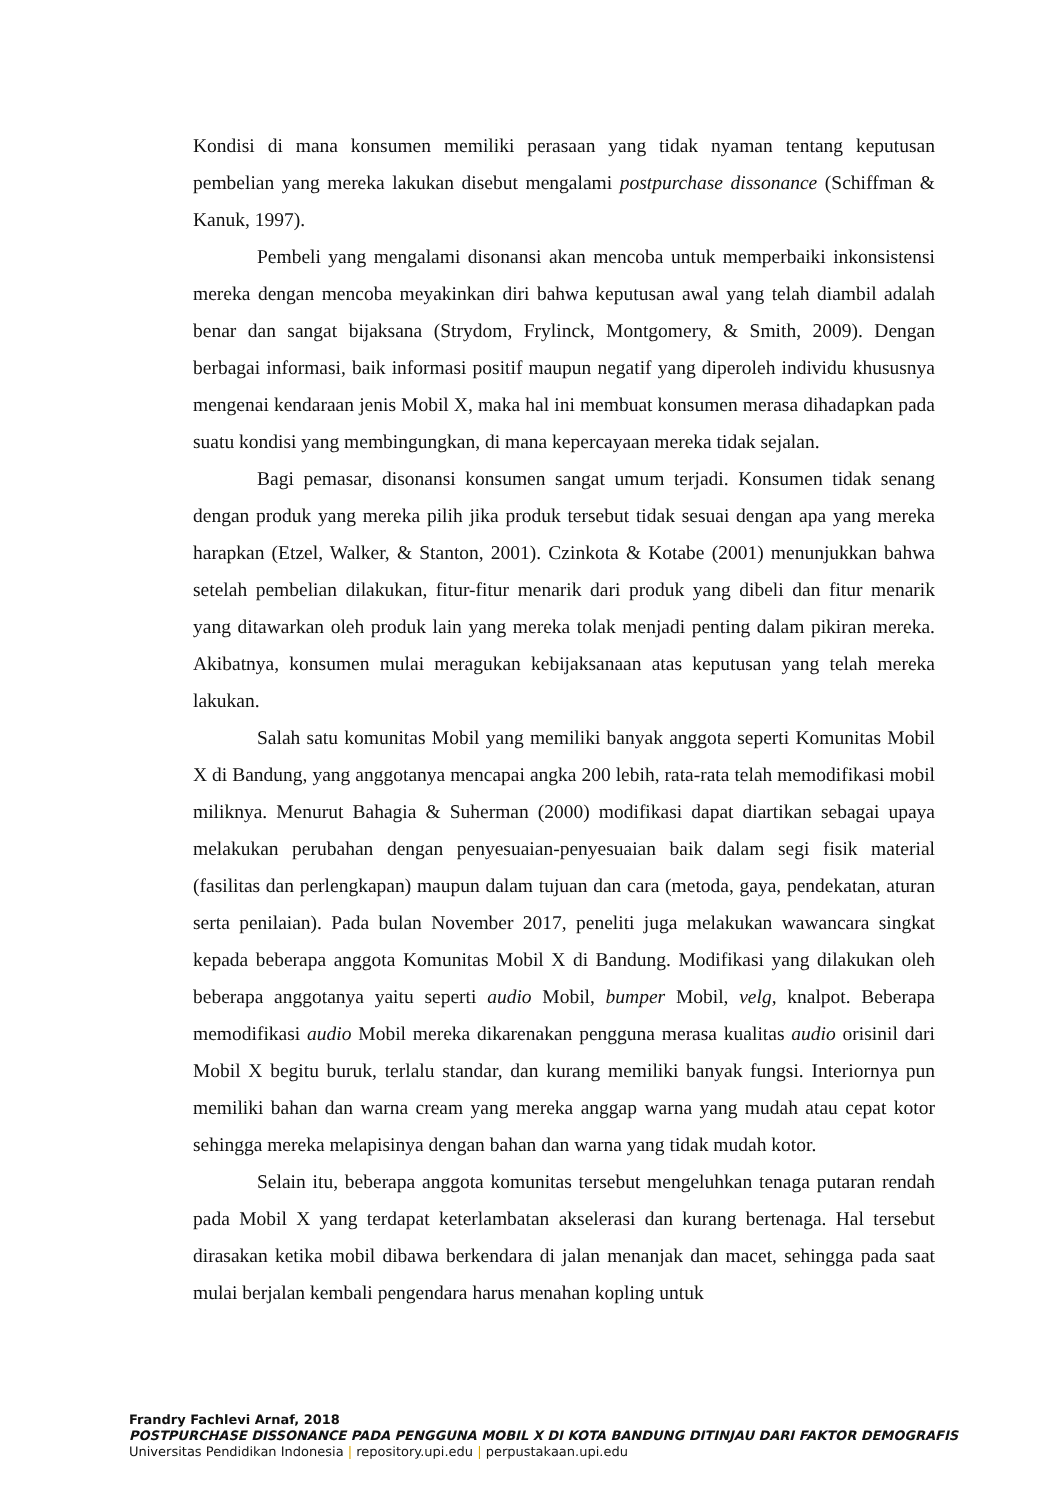Kondisi di mana konsumen memiliki perasaan yang tidak nyaman tentang keputusan pembelian yang mereka lakukan disebut mengalami postpurchase dissonance (Schiffman & Kanuk, 1997).
Pembeli yang mengalami disonansi akan mencoba untuk memperbaiki inkonsistensi mereka dengan mencoba meyakinkan diri bahwa keputusan awal yang telah diambil adalah benar dan sangat bijaksana (Strydom, Frylinck, Montgomery, & Smith, 2009). Dengan berbagai informasi, baik informasi positif maupun negatif yang diperoleh individu khususnya mengenai kendaraan jenis Mobil X, maka hal ini membuat konsumen merasa dihadapkan pada suatu kondisi yang membingungkan, di mana kepercayaan mereka tidak sejalan.
Bagi pemasar, disonansi konsumen sangat umum terjadi. Konsumen tidak senang dengan produk yang mereka pilih jika produk tersebut tidak sesuai dengan apa yang mereka harapkan (Etzel, Walker, & Stanton, 2001). Czinkota & Kotabe (2001) menunjukkan bahwa setelah pembelian dilakukan, fitur-fitur menarik dari produk yang dibeli dan fitur menarik yang ditawarkan oleh produk lain yang mereka tolak menjadi penting dalam pikiran mereka. Akibatnya, konsumen mulai meragukan kebijaksanaan atas keputusan yang telah mereka lakukan.
Salah satu komunitas Mobil yang memiliki banyak anggota seperti Komunitas Mobil X di Bandung, yang anggotanya mencapai angka 200 lebih, rata-rata telah memodifikasi mobil miliknya. Menurut Bahagia & Suherman (2000) modifikasi dapat diartikan sebagai upaya melakukan perubahan dengan penyesuaian-penyesuaian baik dalam segi fisik material (fasilitas dan perlengkapan) maupun dalam tujuan dan cara (metoda, gaya, pendekatan, aturan serta penilaian). Pada bulan November 2017, peneliti juga melakukan wawancara singkat kepada beberapa anggota Komunitas Mobil X di Bandung. Modifikasi yang dilakukan oleh beberapa anggotanya yaitu seperti audio Mobil, bumper Mobil, velg, knalpot. Beberapa memodifikasi audio Mobil mereka dikarenakan pengguna merasa kualitas audio orisinil dari Mobil X begitu buruk, terlalu standar, dan kurang memiliki banyak fungsi. Interiornya pun memiliki bahan dan warna cream yang mereka anggap warna yang mudah atau cepat kotor sehingga mereka melapisinya dengan bahan dan warna yang tidak mudah kotor.
Selain itu, beberapa anggota komunitas tersebut mengeluhkan tenaga putaran rendah pada Mobil X yang terdapat keterlambatan akselerasi dan kurang bertenaga. Hal tersebut dirasakan ketika mobil dibawa berkendara di jalan menanjak dan macet, sehingga pada saat mulai berjalan kembali pengendara harus menahan kopling untuk
Frandry Fachlevi Arnaf, 2018
POSTPURCHASE DISSONANCE PADA PENGGUNA MOBIL X DI KOTA BANDUNG DITINJAU DARI FAKTOR DEMOGRAFIS
Universitas Pendidikan Indonesia | repository.upi.edu | perpustakaan.upi.edu